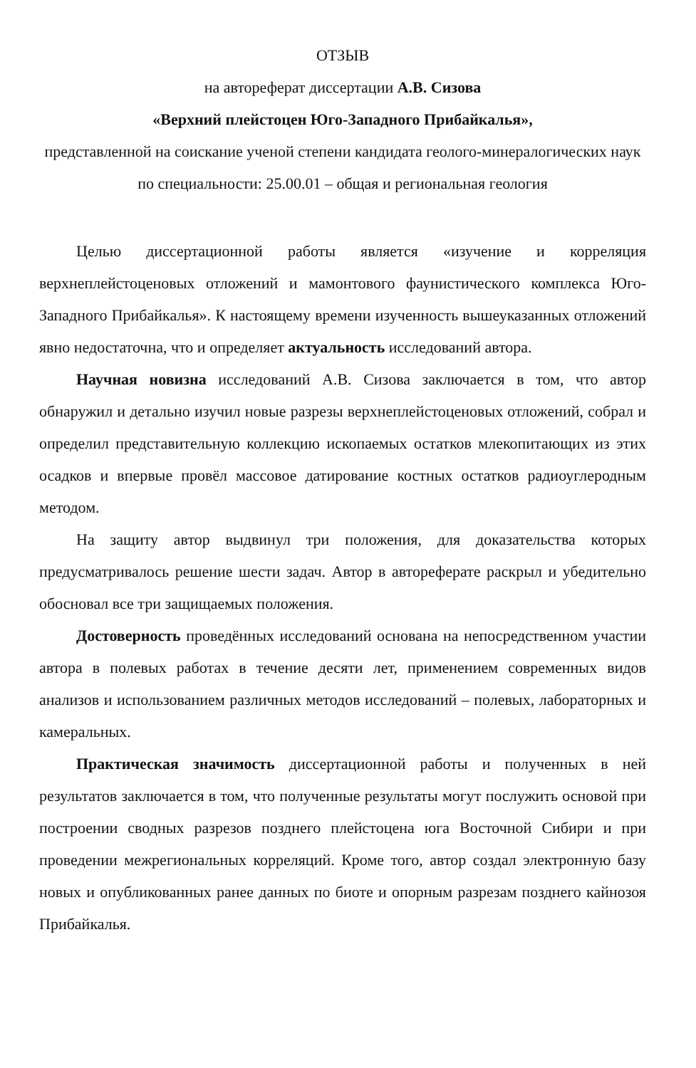ОТЗЫВ
на автореферат диссертации А.В. Сизова
«Верхний плейстоцен Юго-Западного Прибайкалья»,
представленной на соискание ученой степени кандидата геолого-минералогических наук по специальности: 25.00.01 – общая и региональная геология
Целью диссертационной работы является «изучение и корреляция верхнеплейстоценовых отложений и мамонтового фаунистического комплекса Юго-Западного Прибайкалья». К настоящему времени изученность вышеуказанных отложений явно недостаточна, что и определяет актуальность исследований автора.
Научная новизна исследований А.В. Сизова заключается в том, что автор обнаружил и детально изучил новые разрезы верхнеплейстоценовых отложений, собрал и определил представительную коллекцию ископаемых остатков млекопитающих из этих осадков и впервые провёл массовое датирование костных остатков радиоуглеродным методом.
На защиту автор выдвинул три положения, для доказательства которых предусматривалось решение шести задач. Автор в автореферате раскрыл и убедительно обосновал все три защищаемых положения.
Достоверность проведённых исследований основана на непосредственном участии автора в полевых работах в течение десяти лет, применением современных видов анализов и использованием различных методов исследований – полевых, лабораторных и камеральных.
Практическая значимость диссертационной работы и полученных в ней результатов заключается в том, что полученные результаты могут послужить основой при построении сводных разрезов позднего плейстоцена юга Восточной Сибири и при проведении межрегиональных корреляций. Кроме того, автор создал электронную базу новых и опубликованных ранее данных по биоте и опорным разрезам позднего кайнозоя Прибайкалья.